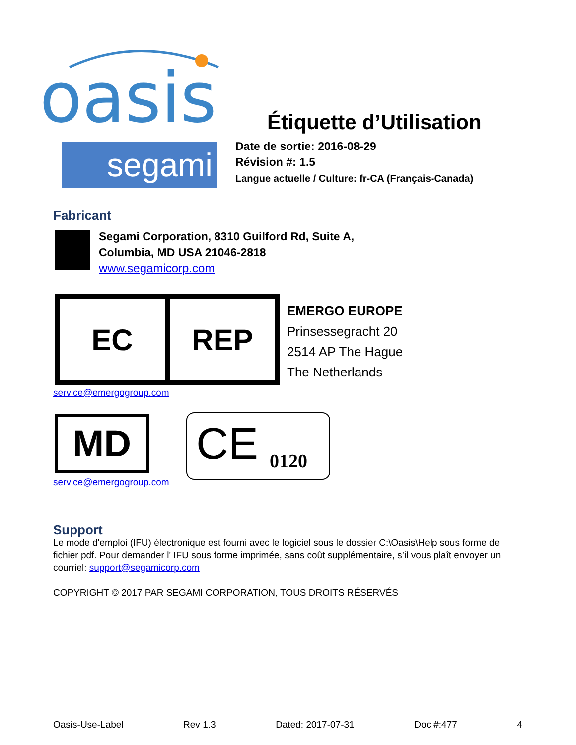oasis
Étiquette d’Utilisation
segami
Date de sortie: 2016-08-29
Révision #: 1.5
Langue actuelle / Culture: fr-CA (Français-Canada)
Fabricant
Segami Corporation, 8310 Guilford Rd, Suite A,
Columbia, MD USA 21046-2818
www.segamicorp.com
EC REP
EMERGO EUROPE
Prinsessegracht 20
2514 AP The Hague
The Netherlands
service@emergogroup.com
MD CE 0120
service@emergogroup.com
Support
Le mode d'emploi (IFU) électronique est fourni avec le logiciel sous le dossier C:\Oasis\Help sous forme de fichier pdf. Pour demander l' IFU sous forme imprimée, sans coût supplémentaire, s’il vous plaît envoyer un courriel: support@segamicorp.com
COPYRIGHT © 2017 PAR SEGAMI CORPORATION, TOUS DROITS RÉSERVÉS
Oasis-Use-Label Rev 1.3 Dated: 2017-07-31 Doc #:477 4